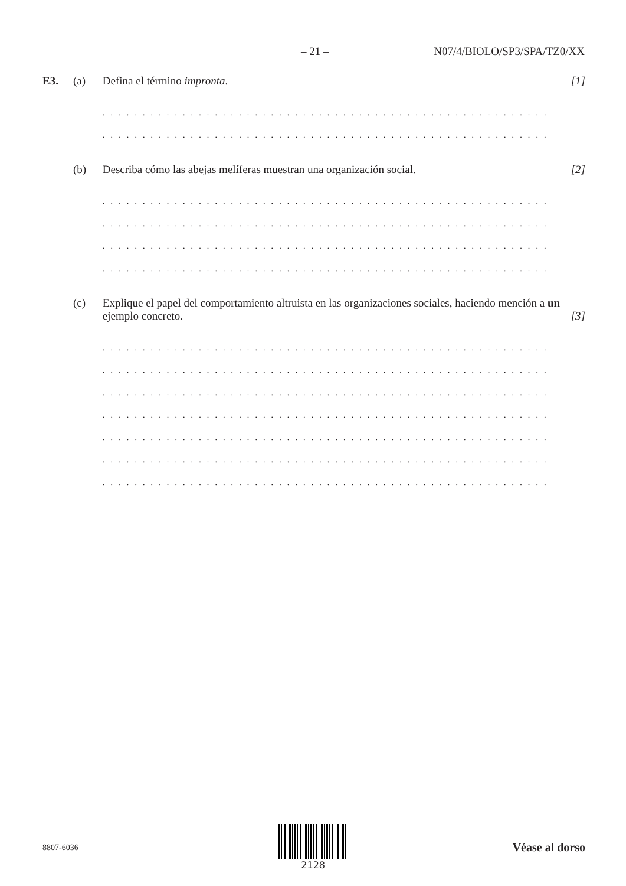– 21 – N07/4/BIOLO/SP3/SPA/TZ0/XX
E3. (a) Defina el término impronta. [1]
. . . . . . . . . . . . . . . . . . . . . . . . . . . . . . . . . . . . . . . . . . . . . . . . . . . . . . . . . . . . . . . . . . . . . . . . . . . .
. . . . . . . . . . . . . . . . . . . . . . . . . . . . . . . . . . . . . . . . . . . . . . . . . . . . . . . . . . . . . . . . . . . . . . . . . . . .
(b) Describa cómo las abejas melíferas muestran una organización social. [2]
. . . . . . . . . . . . . . . . . . . . . . . . . . . . . . . . . . . . . . . . . . . . . . . . . . . . . . . . . . . . . . . . . . . . . . . . . . . .
. . . . . . . . . . . . . . . . . . . . . . . . . . . . . . . . . . . . . . . . . . . . . . . . . . . . . . . . . . . . . . . . . . . . . . . . . . . .
. . . . . . . . . . . . . . . . . . . . . . . . . . . . . . . . . . . . . . . . . . . . . . . . . . . . . . . . . . . . . . . . . . . . . . . . . . . .
. . . . . . . . . . . . . . . . . . . . . . . . . . . . . . . . . . . . . . . . . . . . . . . . . . . . . . . . . . . . . . . . . . . . . . . . . . . .
(c) Explique el papel del comportamiento altruista en las organizaciones sociales, haciendo mención a un ejemplo concreto. [3]
. . . . . . . . . . . . . . . . . . . . . . . . . . . . . . . . . . . . . . . . . . . . . . . . . . . . . . . . . . . . . . . . . . . . . . . . . . . .
. . . . . . . . . . . . . . . . . . . . . . . . . . . . . . . . . . . . . . . . . . . . . . . . . . . . . . . . . . . . . . . . . . . . . . . . . . . .
. . . . . . . . . . . . . . . . . . . . . . . . . . . . . . . . . . . . . . . . . . . . . . . . . . . . . . . . . . . . . . . . . . . . . . . . . . . .
. . . . . . . . . . . . . . . . . . . . . . . . . . . . . . . . . . . . . . . . . . . . . . . . . . . . . . . . . . . . . . . . . . . . . . . . . . . .
. . . . . . . . . . . . . . . . . . . . . . . . . . . . . . . . . . . . . . . . . . . . . . . . . . . . . . . . . . . . . . . . . . . . . . . . . . . .
. . . . . . . . . . . . . . . . . . . . . . . . . . . . . . . . . . . . . . . . . . . . . . . . . . . . . . . . . . . . . . . . . . . . . . . . . . . .
. . . . . . . . . . . . . . . . . . . . . . . . . . . . . . . . . . . . . . . . . . . . . . . . . . . . . . . . . . . . . . . . . . . . . . . . . . . .
8807-6036 2128
Véase al dorso